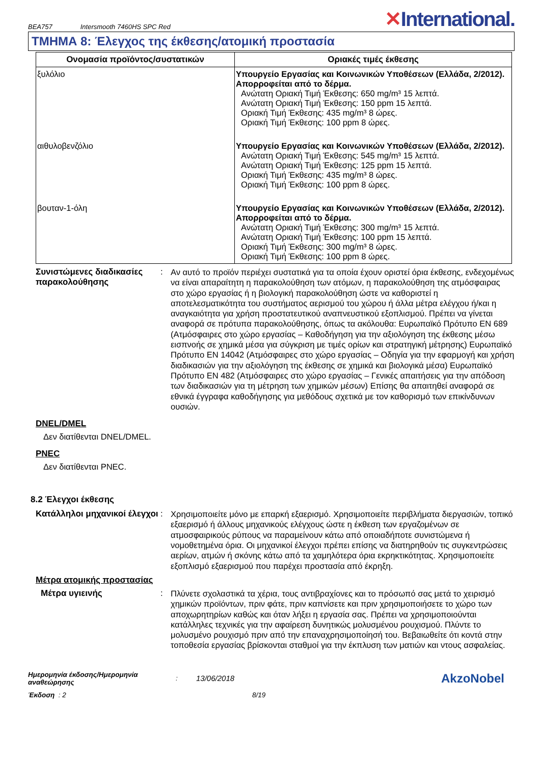BEA757 Intersmooth 7460HS SPC Red ✕International.
ΤΜΗΜΑ 8: Έλεγχος της έκθεσης/ατομική προστασία
| Ονομασία προϊόντος/συστατικών | Οριακές τιμές έκθεσης |
| --- | --- |
| ξυλόλιο | Υπουργείο Εργασίας και Κοινωνικών Υποθέσεων (Ελλάδα, 2/2012). Απορροφείται από το δέρμα. Ανώτατη Οριακή Τιμή Έκθεσης: 650 mg/m³ 15 λεπτά. Ανώτατη Οριακή Τιμή Έκθεσης: 150 ppm 15 λεπτά. Οριακή Τιμή Έκθεσης: 435 mg/m³ 8 ώρες. Οριακή Τιμή Έκθεσης: 100 ppm 8 ώρες. |
| αιθυλοβενζόλιο | Υπουργείο Εργασίας και Κοινωνικών Υποθέσεων (Ελλάδα, 2/2012). Ανώτατη Οριακή Τιμή Έκθεσης: 545 mg/m³ 15 λεπτά. Ανώτατη Οριακή Τιμή Έκθεσης: 125 ppm 15 λεπτά. Οριακή Τιμή Έκθεσης: 435 mg/m³ 8 ώρες. Οριακή Τιμή Έκθεσης: 100 ppm 8 ώρες. |
| βουταν-1-όλη | Υπουργείο Εργασίας και Κοινωνικών Υποθέσεων (Ελλάδα, 2/2012). Απορροφείται από το δέρμα. Ανώτατη Οριακή Τιμή Έκθεσης: 300 mg/m³ 15 λεπτά. Ανώτατη Οριακή Τιμή Έκθεσης: 100 ppm 15 λεπτά. Οριακή Τιμή Έκθεσης: 300 mg/m³ 8 ώρες. Οριακή Τιμή Έκθεσης: 100 ppm 8 ώρες. |
Συνιστώμενες διαδικασίες παρακολούθησης
:
Αν αυτό το προϊόν περιέχει συστατικά για τα οποία έχουν οριστεί όρια έκθεσης, ενδεχομένως να είναι απαραίτητη η παρακολούθηση των ατόμων, η παρακολούθηση της ατμόσφαιρας στο χώρο εργασίας ή η βιολογική παρακολούθηση ώστε να καθοριστεί η αποτελεσματικότητα του συστήματος αερισμού του χώρου ή άλλα μέτρα ελέγχου ή/και η αναγκαιότητα για χρήση προστατευτικού αναπνευστικού εξοπλισμού. Πρέπει να γίνεται αναφορά σε πρότυπα παρακολούθησης, όπως τα ακόλουθα: Ευρωπαϊκό Πρότυπο EN 689 (Ατμόσφαιρες στο χώρο εργασίας – Καθοδήγηση για την αξιολόγηση της έκθεσης μέσω εισπνοής σε χημικά μέσα για σύγκριση με τιμές ορίων και στρατηγική μέτρησης) Ευρωπαϊκό Πρότυπο EN 14042 (Ατμόσφαιρες στο χώρο εργασίας – Οδηγία για την εφαρμογή και χρήση διαδικασιών για την αξιολόγηση της έκθεσης σε χημικά και βιολογικά μέσα) Ευρωπαϊκό Πρότυπο EN 482 (Ατμόσφαιρες στο χώρο εργασίας – Γενικές απαιτήσεις για την απόδοση των διαδικασιών για τη μέτρηση των χημικών μέσων) Επίσης θα απαιτηθεί αναφορά σε εθνικά έγγραφα καθοδήγησης για μεθόδους σχετικά με τον καθορισμό των επικίνδυνων ουσιών.
DNEL/DMEL
Δεν διατίθενται DNEL/DMEL.
PNEC
Δεν διατίθενται PNEC.
8.2 Έλεγχοι έκθεσης
Κατάλληλοι μηχανικοί έλεγχοι
:
Χρησιμοποιείτε μόνο με επαρκή εξαερισμό. Χρησιμοποιείτε περιβλήματα διεργασιών, τοπικό εξαερισμό ή άλλους μηχανικούς ελέγχους ώστε η έκθεση των εργαζομένων σε ατμοσφαιρικούς ρύπους να παραμείνουν κάτω από οποιαδήποτε συνιστώμενα ή νομοθετημένα όρια. Οι μηχανικοί έλεγχοι πρέπει επίσης να διατηρηθούν τις συγκεντρώσεις αερίων, ατμών ή σκόνης κάτω από τα χαμηλότερα όρια εκρηκτικότητας. Χρησιμοποιείτε εξοπλισμό εξαερισμού που παρέχει προστασία από έκρηξη.
Μέτρα ατομικής προστασίας
Μέτρα υγιεινής :
Πλύνετε σχολαστικά τα χέρια, τους αντιβραχίονες και το πρόσωπό σας μετά το χειρισμό χημικών προϊόντων, πριν φάτε, πριν καπνίσετε και πριν χρησιμοποιήσετε το χώρο των αποχωρητηρίων καθώς και όταν λήξει η εργασία σας. Πρέπει να χρησιμοποιούνται κατάλληλες τεχνικές για την αφαίρεση δυνητικώς μολυσμένου ρουχισμού. Πλύντε το μολυσμένο ρουχισμό πριν από την επαναχρησιμοποίησή του. Βεβαιωθείτε ότι κοντά στην τοποθεσία εργασίας βρίσκονται σταθμοί για την έκπλυση των ματιών και ντους ασφαλείας.
Ημερομηνία έκδοσης/Ημερομηνία αναθεώρησης: 13/06/2018 AkzoNobel
Έκδοση : 2 8/19